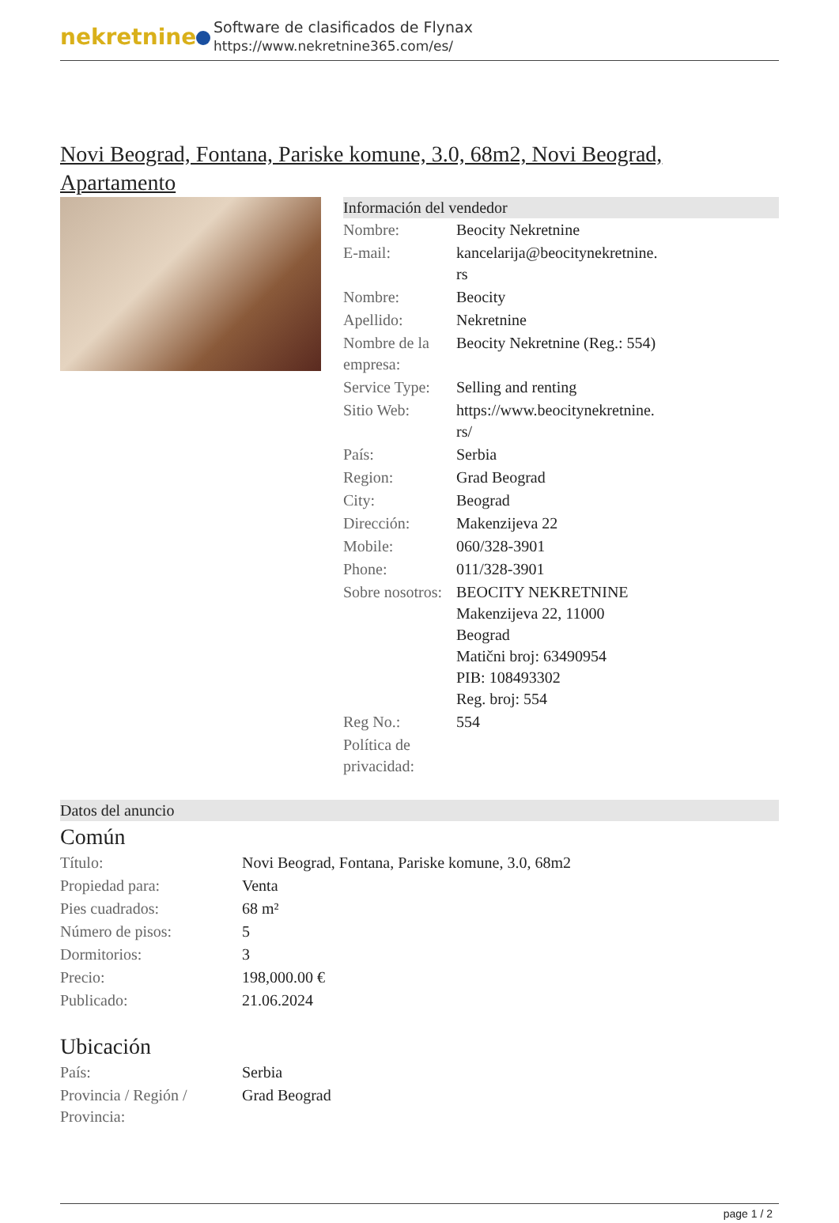nekretnine
Software de clasificados de Flynax
https://www.nekretnine365.com/es/
Novi Beograd, Fontana, Pariske komune, 3.0, 68m2, Novi Beograd, Apartamento
Información del vendedor
| Nombre: | Beocity Nekretnine |
| E-mail: | kancelarija@beocitynekretnine. rs |
| Nombre: | Beocity |
| Apellido: | Nekretnine |
| Nombre de la empresa: | Beocity Nekretnine (Reg.: 554) |
| Service Type: | Selling and renting |
| Sitio Web: | https://www.beocitynekretnine. rs/ |
| País: | Serbia |
| Region: | Grad Beograd |
| City: | Beograd |
| Dirección: | Makenzijeva 22 |
| Mobile: | 060/328-3901 |
| Phone: | 011/328-3901 |
| Sobre nosotros: | BEOCITY NEKRETNINE Makenzijeva 22, 11000 Beograd Matični broj: 63490954 PIB: 108493302 Reg. broj: 554 |
| Reg No.: | 554 |
| Política de privacidad: | |
Datos del anuncio
Común
| Título: | Novi Beograd, Fontana, Pariske komune, 3.0, 68m2 |
| Propiedad para: | Venta |
| Pies cuadrados: | 68 m² |
| Número de pisos: | 5 |
| Dormitorios: | 3 |
| Precio: | 198,000.00 € |
| Publicado: | 21.06.2024 |
Ubicación
| País: | Serbia |
| Provincia / Región / Provincia: | Grad Beograd |
page 1 / 2